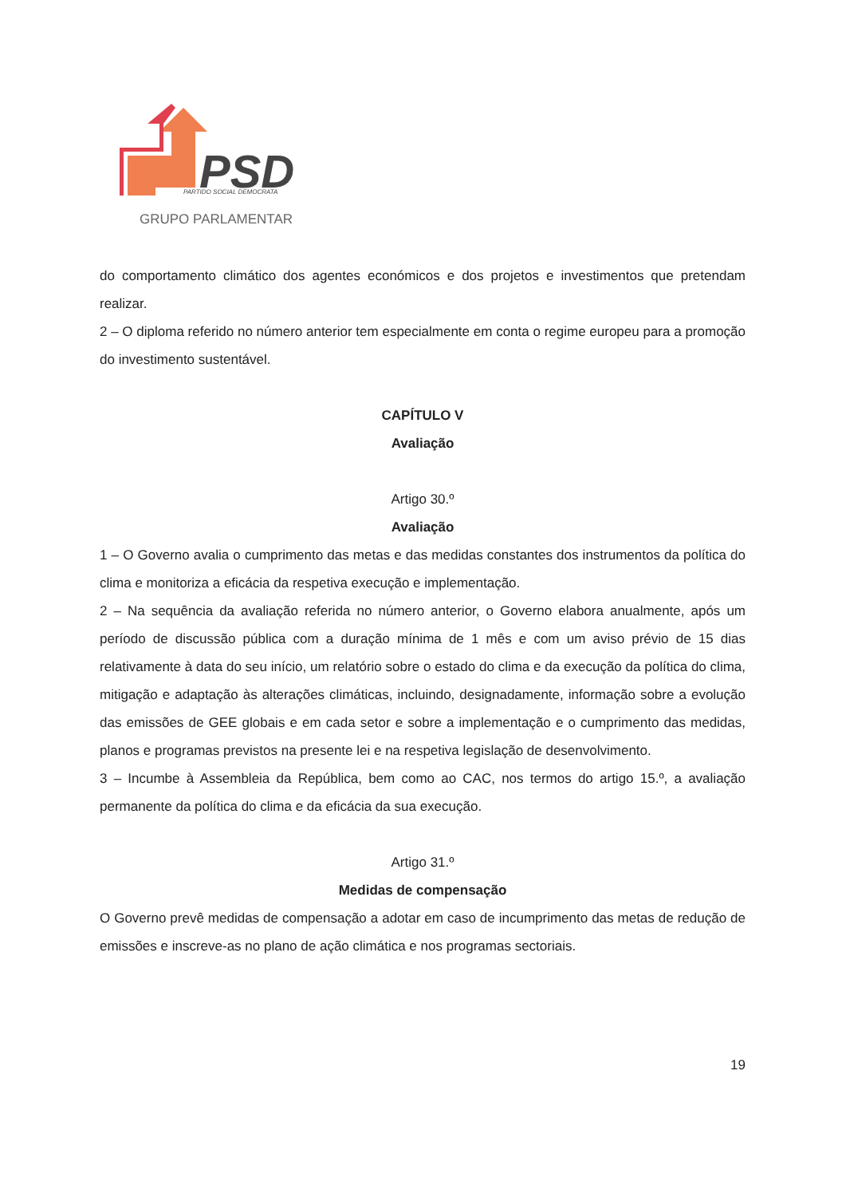PSD
PARTIDO SOCIAL DEMOCRATA
GRUPO PARLAMENTAR
do comportamento climático dos agentes económicos e dos projetos e investimentos que pretendam realizar.
2 – O diploma referido no número anterior tem especialmente em conta o regime europeu para a promoção do investimento sustentável.
CAPÍTULO V
Avaliação
Artigo 30.º
Avaliação
1 – O Governo avalia o cumprimento das metas e das medidas constantes dos instrumentos da política do clima e monitoriza a eficácia da respetiva execução e implementação.
2 – Na sequência da avaliação referida no número anterior, o Governo elabora anualmente, após um período de discussão pública com a duração mínima de 1 mês e com um aviso prévio de 15 dias relativamente à data do seu início, um relatório sobre o estado do clima e da execução da política do clima, mitigação e adaptação às alterações climáticas, incluindo, designadamente, informação sobre a evolução das emissões de GEE globais e em cada setor e sobre a implementação e o cumprimento das medidas, planos e programas previstos na presente lei e na respetiva legislação de desenvolvimento.
3 – Incumbe à Assembleia da República, bem como ao CAC, nos termos do artigo 15.º, a avaliação permanente da política do clima e da eficácia da sua execução.
Artigo 31.º
Medidas de compensação
O Governo prevê medidas de compensação a adotar em caso de incumprimento das metas de redução de emissões e inscreve-as no plano de ação climática e nos programas sectoriais.
19